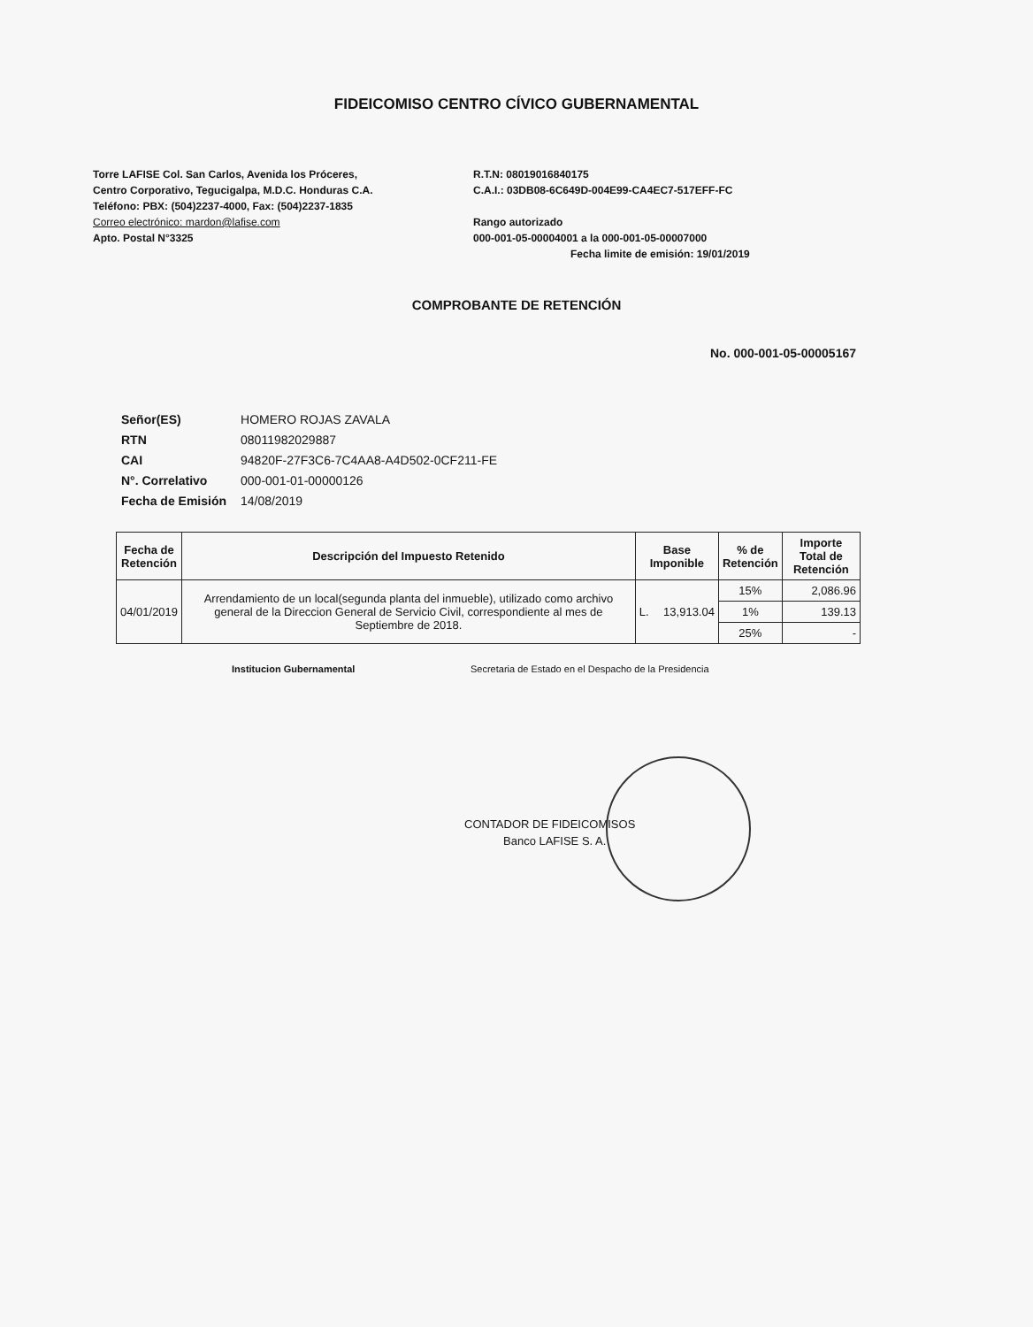FIDEICOMISO CENTRO CÍVICO GUBERNAMENTAL
Torre LAFISE Col. San Carlos, Avenida los Próceres,
Centro Corporativo, Tegucigalpa, M.D.C. Honduras C.A.
Teléfono: PBX: (504)2237-4000, Fax: (504)2237-1835
Correo electrónico: mardon@lafise.com
Apto. Postal N°3325
R.T.N: 08019016840175
C.A.I.: 03DB08-6C649D-004E99-CA4EC7-517EFF-FC
Rango autorizado
000-001-05-00004001 a la 000-001-05-00007000
Fecha limite de emisión: 19/01/2019
COMPROBANTE DE RETENCIÓN
No. 000-001-05-00005167
| Señor(ES) | HOMERO ROJAS ZAVALA |
| RTN | 08011982029887 |
| CAI | 94820F-27F3C6-7C4AA8-A4D502-0CF211-FE |
| N°. Correlativo | 000-001-01-00000126 |
| Fecha de Emisión | 14/08/2019 |
| Fecha de Retención | Descripción del Impuesto Retenido | Base Imponible | | % de Retención | Importe Total de Retención |
| --- | --- | --- | --- | --- | --- |
| 04/01/2019 | Arrendamiento de un local(segunda planta del inmueble), utilizado como archivo general de la Direccion General de Servicio Civil, correspondiente al mes de Septiembre de 2018. | L. | 13,913.04 | 15% | 2,086.96 |
| | | | | 1% | 139.13 |
| | | | | 25% | - |
Institucion Gubernamental Secretaria de Estado en el Despacho de la Presidencia
CONTADOR DE FIDEICOMISOS
Banco LAFISE S. A.